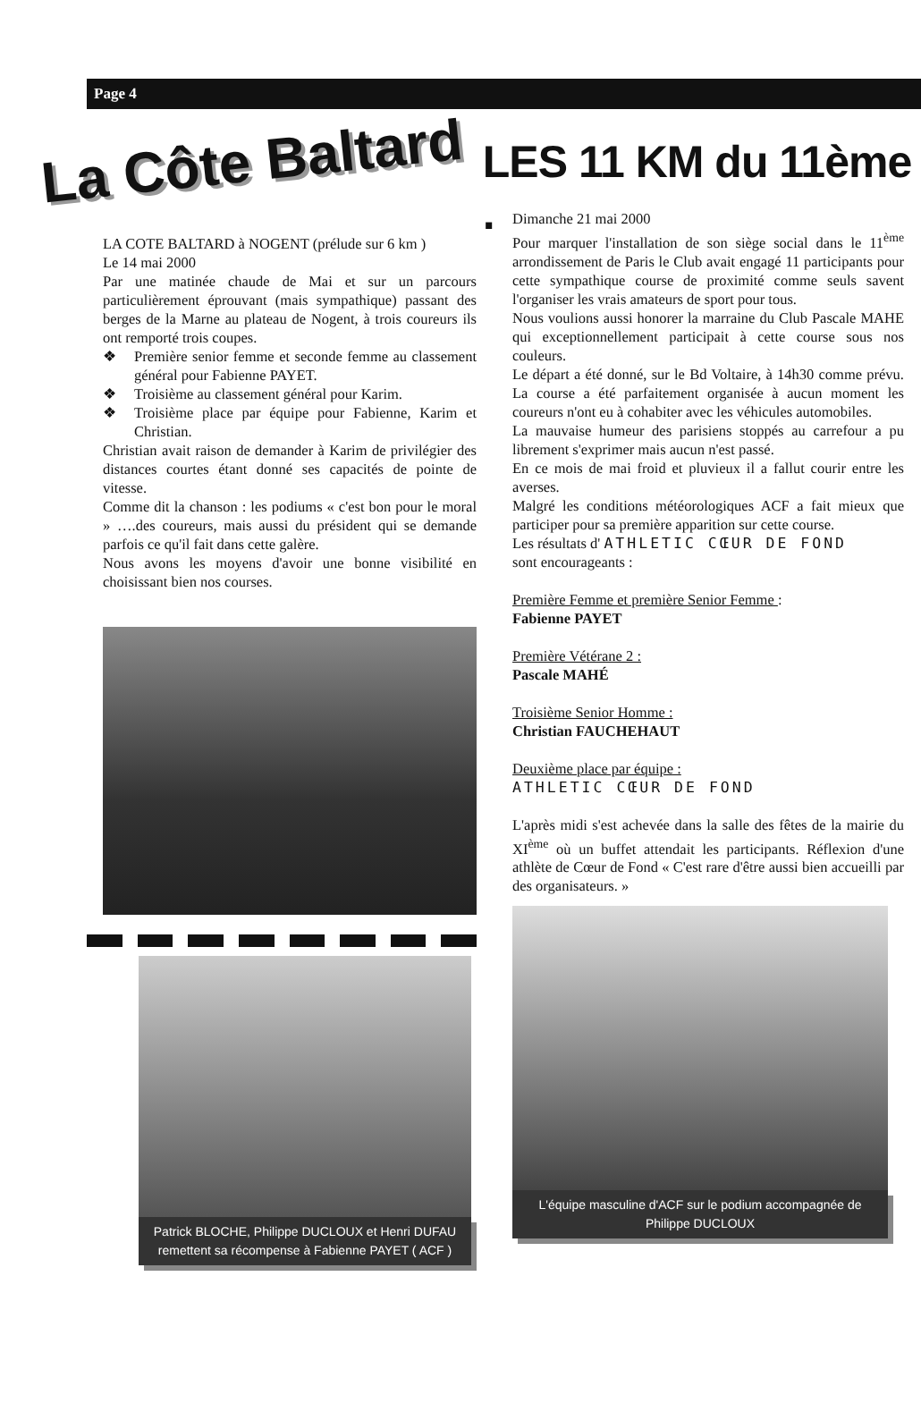Page 4
La Côte Baltard
LES 11 KM du 11ème .
LA COTE BALTARD à NOGENT (prélude sur 6 km )
Le 14 mai 2000
Par une matinée chaude de Mai et sur un parcours particulièrement éprouvant (mais sympathique) passant des berges de la Marne au plateau de Nogent, à trois coureurs ils ont remporté trois coupes.
❖ Première senior femme et seconde femme au classement général pour Fabienne PAYET.
❖ Troisième au classement général pour Karim.
❖ Troisième place par équipe pour Fabienne, Karim et Christian.
Christian avait raison de demander à Karim de privilégier des distances courtes étant donné ses capacités de pointe de vitesse.
Comme dit la chanson : les podiums « c'est bon pour le moral » ….des coureurs, mais aussi du président qui se demande parfois ce qu'il fait dans cette galère.
Nous avons les moyens d'avoir une bonne visibilité en choisissant bien nos courses.
Patrick BLOCHE, Philippe DUCLOUX et Henri DUFAU remettent sa récompense à Fabienne PAYET ( ACF )
Dimanche 21 mai 2000
Pour marquer l'installation de son siège social dans le 11<sup>ème</sup> arrondissement de Paris le Club avait engagé 11 participants pour cette sympathique course de proximité comme seuls savent l'organiser les vrais amateurs de sport pour tous.
Nous voulions aussi honorer la marraine du Club Pascale MAHE qui exceptionnellement participait à cette course sous nos couleurs.
Le départ a été donné, sur le Bd Voltaire, à 14h30 comme prévu. La course a été parfaitement organisée à aucun moment les coureurs n'ont eu à cohabiter avec les véhicules automobiles.
La mauvaise humeur des parisiens stoppés au carrefour a pu librement s'exprimer mais aucun n'est passé.
En ce mois de mai froid et pluvieux il a fallut courir entre les averses.
Malgré les conditions météorologiques ACF a fait mieux que participer pour sa première apparition sur cette course.
Les résultats d' ATHLETIC CŒUR DE FOND
sont encourageants :
Première Femme et première Senior Femme :
Fabienne PAYET
Première Vétérane 2 :
Pascale MAHÉ
Troisième Senior Homme :
Christian FAUCHEHAUT
Deuxième place par équipe :
ATHLETIC CŒUR DE FOND
L'après midi s'est achevée dans la salle des fêtes de la mairie du XI<sup>ème</sup> où un buffet attendait les participants. Réflexion d'une athlète de Cœur de Fond « C'est rare d'être aussi bien accueilli par des organisateurs. »
L'équipe masculine d'ACF sur le podium accompagnée de Philippe DUCLOUX